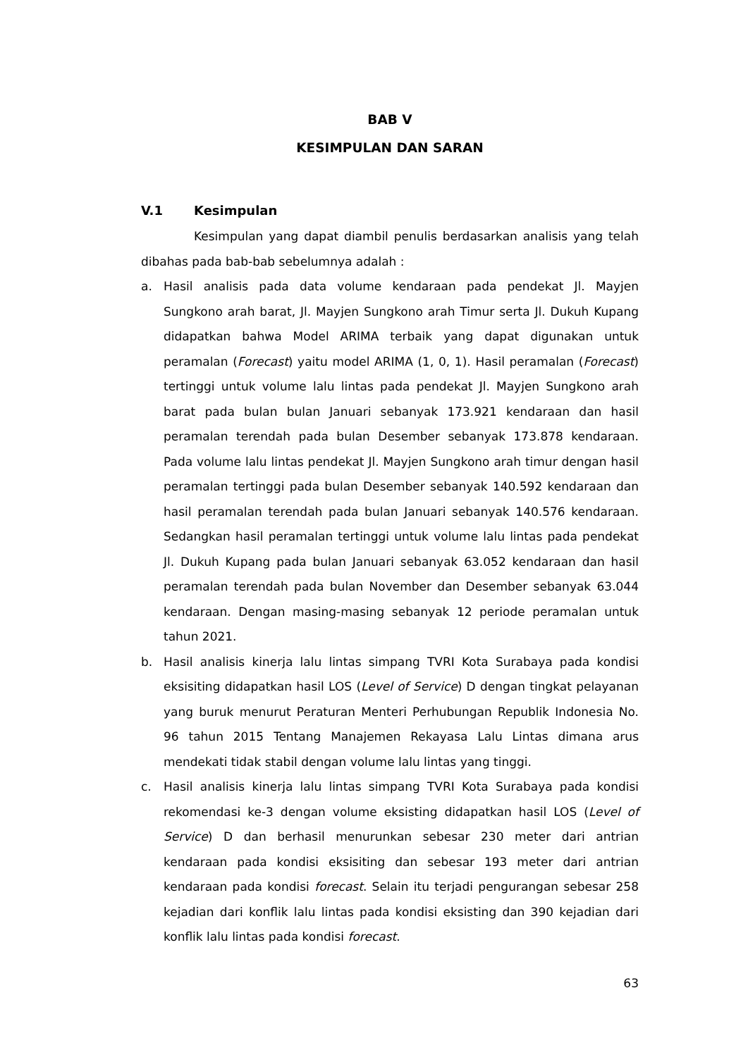BAB V
KESIMPULAN DAN SARAN
V.1 Kesimpulan
Kesimpulan yang dapat diambil penulis berdasarkan analisis yang telah dibahas pada bab-bab sebelumnya adalah :
a. Hasil analisis pada data volume kendaraan pada pendekat Jl. Mayjen Sungkono arah barat, Jl. Mayjen Sungkono arah Timur serta Jl. Dukuh Kupang didapatkan bahwa Model ARIMA terbaik yang dapat digunakan untuk peramalan (Forecast) yaitu model ARIMA (1, 0, 1). Hasil peramalan (Forecast) tertinggi untuk volume lalu lintas pada pendekat Jl. Mayjen Sungkono arah barat pada bulan bulan Januari sebanyak 173.921 kendaraan dan hasil peramalan terendah pada bulan Desember sebanyak 173.878 kendaraan. Pada volume lalu lintas pendekat Jl. Mayjen Sungkono arah timur dengan hasil peramalan tertinggi pada bulan Desember sebanyak 140.592 kendaraan dan hasil peramalan terendah pada bulan Januari sebanyak 140.576 kendaraan. Sedangkan hasil peramalan tertinggi untuk volume lalu lintas pada pendekat Jl. Dukuh Kupang pada bulan Januari sebanyak 63.052 kendaraan dan hasil peramalan terendah pada bulan November dan Desember sebanyak 63.044 kendaraan. Dengan masing-masing sebanyak 12 periode peramalan untuk tahun 2021.
b. Hasil analisis kinerja lalu lintas simpang TVRI Kota Surabaya pada kondisi eksisiting didapatkan hasil LOS (Level of Service) D dengan tingkat pelayanan yang buruk menurut Peraturan Menteri Perhubungan Republik Indonesia No. 96 tahun 2015 Tentang Manajemen Rekayasa Lalu Lintas dimana arus mendekati tidak stabil dengan volume lalu lintas yang tinggi.
c. Hasil analisis kinerja lalu lintas simpang TVRI Kota Surabaya pada kondisi rekomendasi ke-3 dengan volume eksisting didapatkan hasil LOS (Level of Service) D dan berhasil menurunkan sebesar 230 meter dari antrian kendaraan pada kondisi eksisiting dan sebesar 193 meter dari antrian kendaraan pada kondisi forecast. Selain itu terjadi pengurangan sebesar 258 kejadian dari konflik lalu lintas pada kondisi eksisting dan 390 kejadian dari konflik lalu lintas pada kondisi forecast.
63